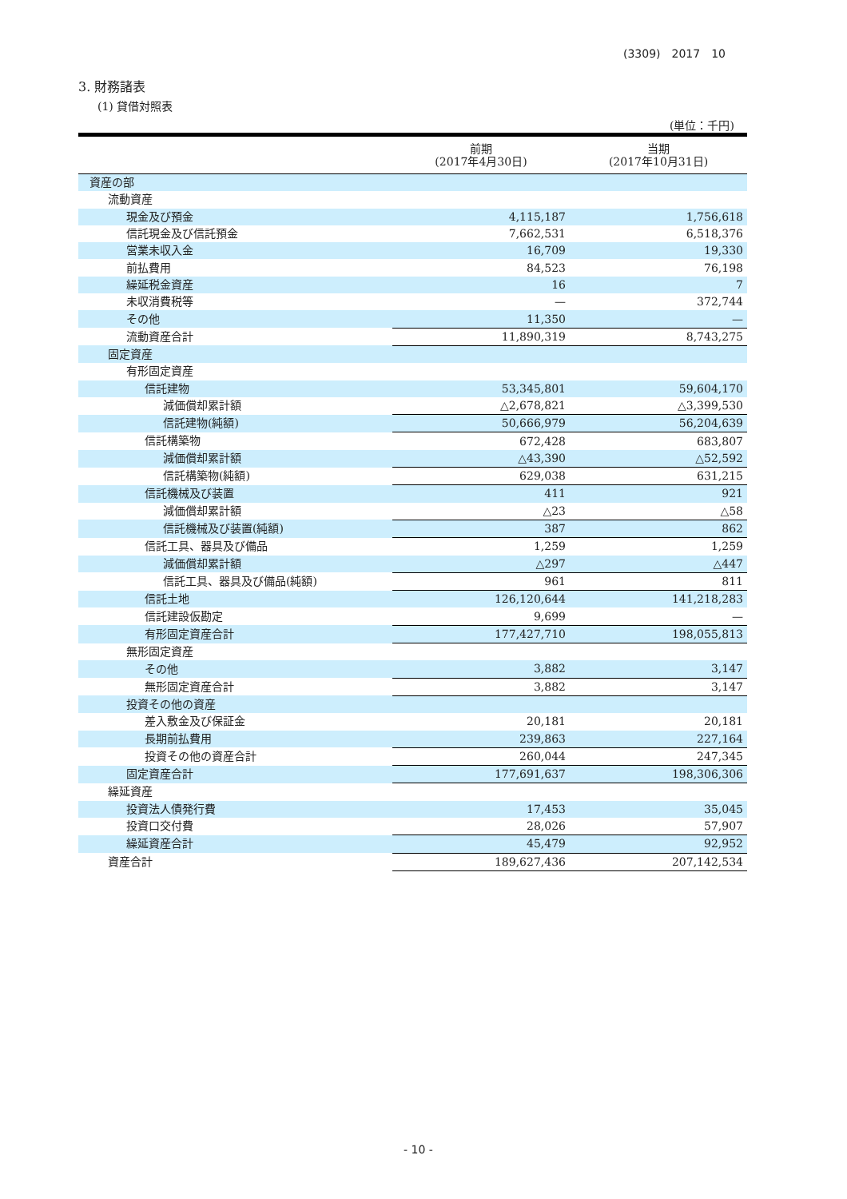(3309)　2017　10
3. 財務諸表
(1) 貸借対照表
(単位：千円)
| | 前期 (2017年4月30日) | 当期 (2017年10月31日) |
| --- | --- | --- |
| 資産の部 | | |
| 流動資産 | | |
| 現金及び預金 | 4,115,187 | 1,756,618 |
| 信託現金及び信託預金 | 7,662,531 | 6,518,376 |
| 営業未収入金 | 16,709 | 19,330 |
| 前払費用 | 84,523 | 76,198 |
| 繰延税金資産 | 16 | 7 |
| 未収消費税等 | — | 372,744 |
| その他 | 11,350 | — |
| 流動資産合計 | 11,890,319 | 8,743,275 |
| 固定資産 | | |
| 有形固定資産 | | |
| 信託建物 | 53,345,801 | 59,604,170 |
| 減価償却累計額 | △2,678,821 | △3,399,530 |
| 信託建物(純額) | 50,666,979 | 56,204,639 |
| 信託構築物 | 672,428 | 683,807 |
| 減価償却累計額 | △43,390 | △52,592 |
| 信託構築物(純額) | 629,038 | 631,215 |
| 信託機械及び装置 | 411 | 921 |
| 減価償却累計額 | △23 | △58 |
| 信託機械及び装置(純額) | 387 | 862 |
| 信託工具、器具及び備品 | 1,259 | 1,259 |
| 減価償却累計額 | △297 | △447 |
| 信託工具、器具及び備品(純額) | 961 | 811 |
| 信託土地 | 126,120,644 | 141,218,283 |
| 信託建設仮勘定 | 9,699 | — |
| 有形固定資産合計 | 177,427,710 | 198,055,813 |
| 無形固定資産 | | |
| その他 | 3,882 | 3,147 |
| 無形固定資産合計 | 3,882 | 3,147 |
| 投資その他の資産 | | |
| 差入敷金及び保証金 | 20,181 | 20,181 |
| 長期前払費用 | 239,863 | 227,164 |
| 投資その他の資産合計 | 260,044 | 247,345 |
| 固定資産合計 | 177,691,637 | 198,306,306 |
| 繰延資産 | | |
| 投資法人債発行費 | 17,453 | 35,045 |
| 投資口交付費 | 28,026 | 57,907 |
| 繰延資産合計 | 45,479 | 92,952 |
| 資産合計 | 189,627,436 | 207,142,534 |
- 10 -